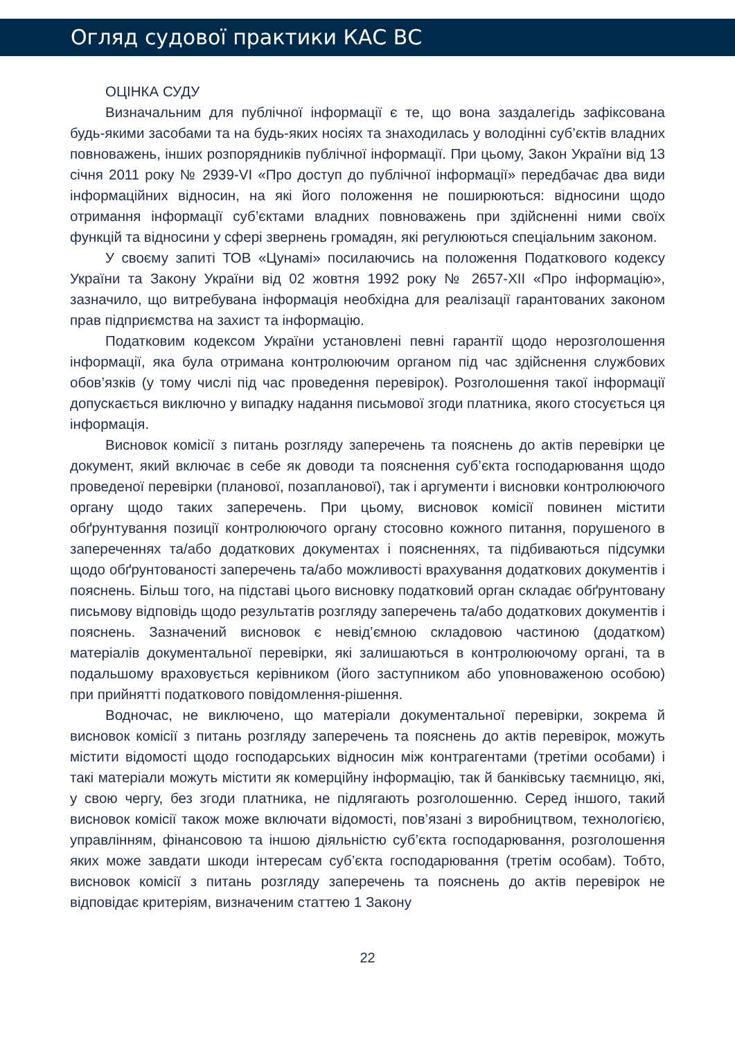Огляд судової практики КАС ВС
ОЦІНКА СУДУ
Визначальним для публічної інформації є те, що вона заздалегідь зафіксована будь-якими засобами та на будь-яких носіях та знаходилась у володінні суб’єктів владних повноважень, інших розпорядників публічної інформації. При цьому, Закон України від 13 січня 2011 року № 2939-VI «Про доступ до публічної інформації» передбачає два види інформаційних відносин, на які його положення не поширюються: відносини щодо отримання інформації суб’єктами владних повноважень при здійсненні ними своїх функцій та відносини у сфері звернень громадян, які регулюються спеціальним законом.
У своєму запиті ТОВ «Цунамі» посилаючись на положення Податкового кодексу України та Закону України від 02 жовтня 1992 року № 2657-XII «Про інформацію», зазначило, що витребувана інформація необхідна для реалізації гарантованих законом прав підприємства на захист та інформацію.
Податковим кодексом України установлені певні гарантії щодо нерозголошення інформації, яка була отримана контролюючим органом під час здійснення службових обов’язків (у тому числі під час проведення перевірок). Розголошення такої інформації допускається виключно у випадку надання письмової згоди платника, якого стосується ця інформація.
Висновок комісії з питань розгляду заперечень та пояснень до актів перевірки це документ, який включає в себе як доводи та пояснення суб’єкта господарювання щодо проведеної перевірки (планової, позапланової), так і аргументи і висновки контролюючого органу щодо таких заперечень. При цьому, висновок комісії повинен містити обґрунтування позиції контролюючого органу стосовно кожного питання, порушеного в запереченнях та/або додаткових документах і поясненнях, та підбиваються підсумки щодо обґрунтованості заперечень та/або можливості врахування додаткових документів і пояснень. Більш того, на підставі цього висновку податковий орган складає обґрунтовану письмову відповідь щодо результатів розгляду заперечень та/або додаткових документів і пояснень. Зазначений висновок є невід’ємною складовою частиною (додатком) матеріалів документальної перевірки, які залишаються в контролюючому органі, та в подальшому враховується керівником (його заступником або уповноваженою особою) при прийнятті податкового повідомлення-рішення.
Водночас, не виключено, що матеріали документальної перевірки, зокрема й висновок комісії з питань розгляду заперечень та пояснень до актів перевірок, можуть містити відомості щодо господарських відносин між контрагентами (третіми особами) і такі матеріали можуть містити як комерційну інформацію, так й банківську таємницю, які, у свою чергу, без згоди платника, не підлягають розголошенню. Серед іншого, такий висновок комісії також може включати відомості, пов’язані з виробництвом, технологією, управлінням, фінансовою та іншою діяльністю суб’єкта господарювання, розголошення яких може завдати шкоди інтересам суб’єкта господарювання (третім особам). Тобто, висновок комісії з питань розгляду заперечень та пояснень до актів перевірок не відповідає критеріям, визначеним статтею 1 Закону
22